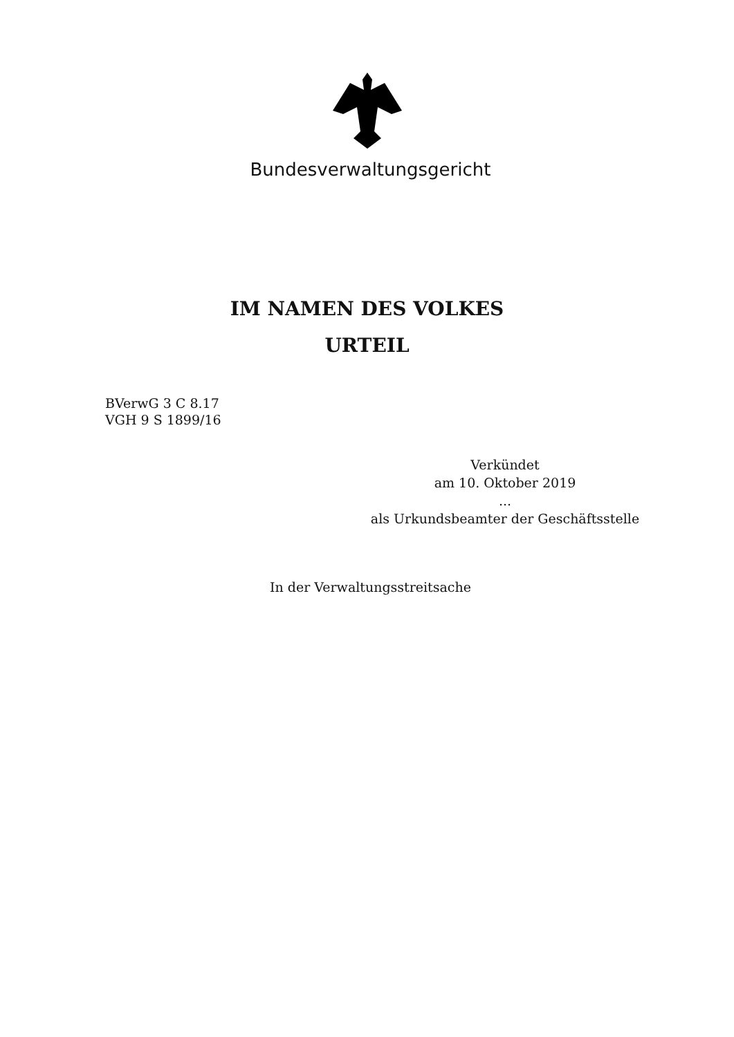Bundesverwaltungsgericht
IM NAMEN DES VOLKES
URTEIL
BVerwG 3 C 8.17
VGH 9 S 1899/16
Verkündet
am 10. Oktober 2019
...
als Urkundsbeamter der Geschäftsstelle
In der Verwaltungsstreitsache